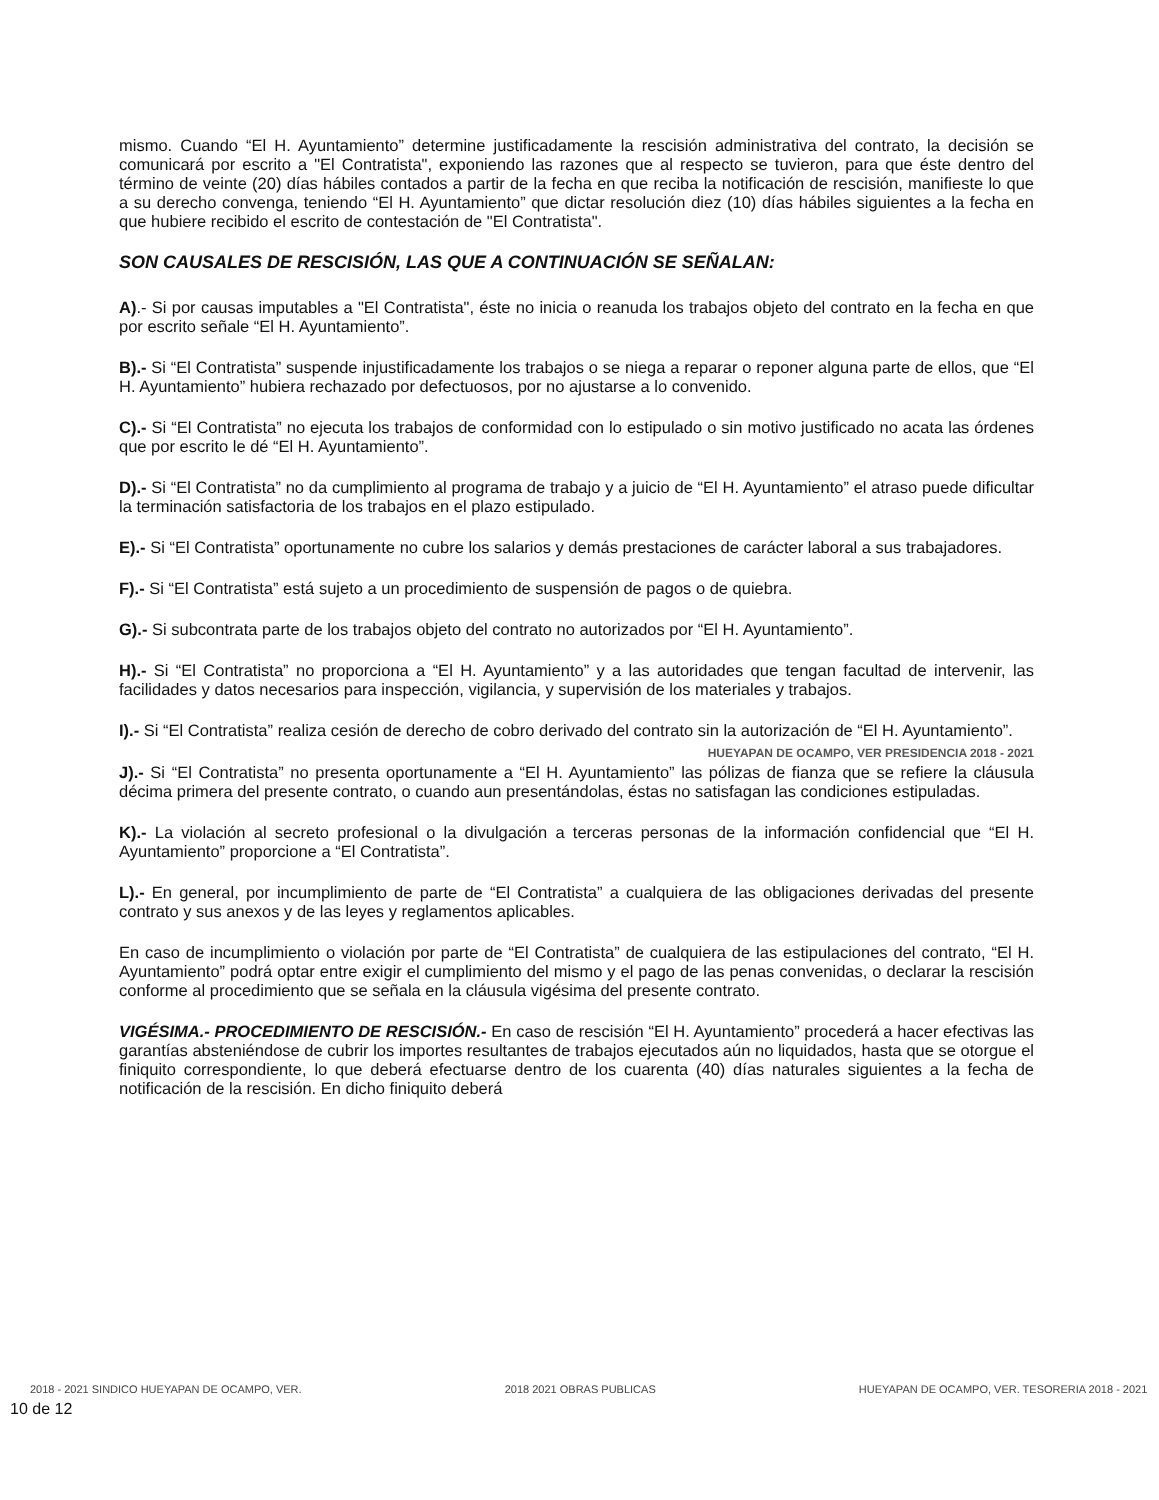mismo. Cuando “El H. Ayuntamiento” determine justificadamente la rescisión administrativa del contrato, la decisión se comunicará por escrito a "El Contratista", exponiendo las razones que al respecto se tuvieron, para que éste dentro del término de veinte (20) días hábiles contados a partir de la fecha en que reciba la notificación de rescisión, manifieste lo que a su derecho convenga, teniendo “El H. Ayuntamiento” que dictar resolución diez (10) días hábiles siguientes a la fecha en que hubiere recibido el escrito de contestación de "El Contratista".
SON CAUSALES DE RESCISIÓN, LAS QUE A CONTINUACIÓN SE SEÑALAN:
A).- Si por causas imputables a "El Contratista", éste no inicia o reanuda los trabajos objeto del contrato en la fecha en que por escrito señale “El H. Ayuntamiento”.
B).- Si “El Contratista” suspende injustificadamente los trabajos o se niega a reparar o reponer alguna parte de ellos, que “El H. Ayuntamiento” hubiera rechazado por defectuosos, por no ajustarse a lo convenido.
C).- Si “El Contratista” no ejecuta los trabajos de conformidad con lo estipulado o sin motivo justificado no acata las órdenes que por escrito le dé “El H. Ayuntamiento”.
D).- Si “El Contratista” no da cumplimiento al programa de trabajo y a juicio de “El H. Ayuntamiento” el atraso puede dificultar la terminación satisfactoria de los trabajos en el plazo estipulado.
E).- Si “El Contratista” oportunamente no cubre los salarios y demás prestaciones de carácter laboral a sus trabajadores.
F).- Si “El Contratista” está sujeto a un procedimiento de suspensión de pagos o de quiebra.
G).- Si subcontrata parte de los trabajos objeto del contrato no autorizados por “El H. Ayuntamiento”.
H).- Si “El Contratista” no proporciona a “El H. Ayuntamiento” y a las autoridades que tengan facultad de intervenir, las facilidades y datos necesarios para inspección, vigilancia, y supervisión de los materiales y trabajos.
I).- Si “El Contratista” realiza cesión de derecho de cobro derivado del contrato sin la autorización de “El H. Ayuntamiento”.
HUEYAPAN DE OCAMPO, VER PRESIDENCIA 2018 - 2021
J).- Si “El Contratista” no presenta oportunamente a “El H. Ayuntamiento” las pólizas de fianza que se refiere la cláusula décima primera del presente contrato, o cuando aun presentándolas, éstas no satisfagan las condiciones estipuladas.
K).- La violación al secreto profesional o la divulgación a terceras personas de la información confidencial que “El H. Ayuntamiento” proporcione a “El Contratista”.
L).- En general, por incumplimiento de parte de “El Contratista” a cualquiera de las obligaciones derivadas del presente contrato y sus anexos y de las leyes y reglamentos aplicables.
En caso de incumplimiento o violación por parte de “El Contratista” de cualquiera de las estipulaciones del contrato, “El H. Ayuntamiento” podrá optar entre exigir el cumplimiento del mismo y el pago de las penas convenidas, o declarar la rescisión conforme al procedimiento que se señala en la cláusula vigésima del presente contrato.
VIGÉSIMA.- PROCEDIMIENTO DE RESCISIÓN.- En caso de rescisión “El H. Ayuntamiento” procederá a hacer efectivas las garantías absteniéndose de cubrir los importes resultantes de trabajos ejecutados aún no liquidados, hasta que se otorgue el finiquito correspondiente, lo que deberá efectuarse dentro de los cuarenta (40) días naturales siguientes a la fecha de notificación de la rescisión. En dicho finiquito deberá
2018 - 2021 SINDICO HUEYAPAN DE OCAMPO, VER. 2018 2021 OBRAS PUBLICAS HUEYAPAN DE OCAMPO, VER. TESORERIA 2018 - 2021 10 de 12